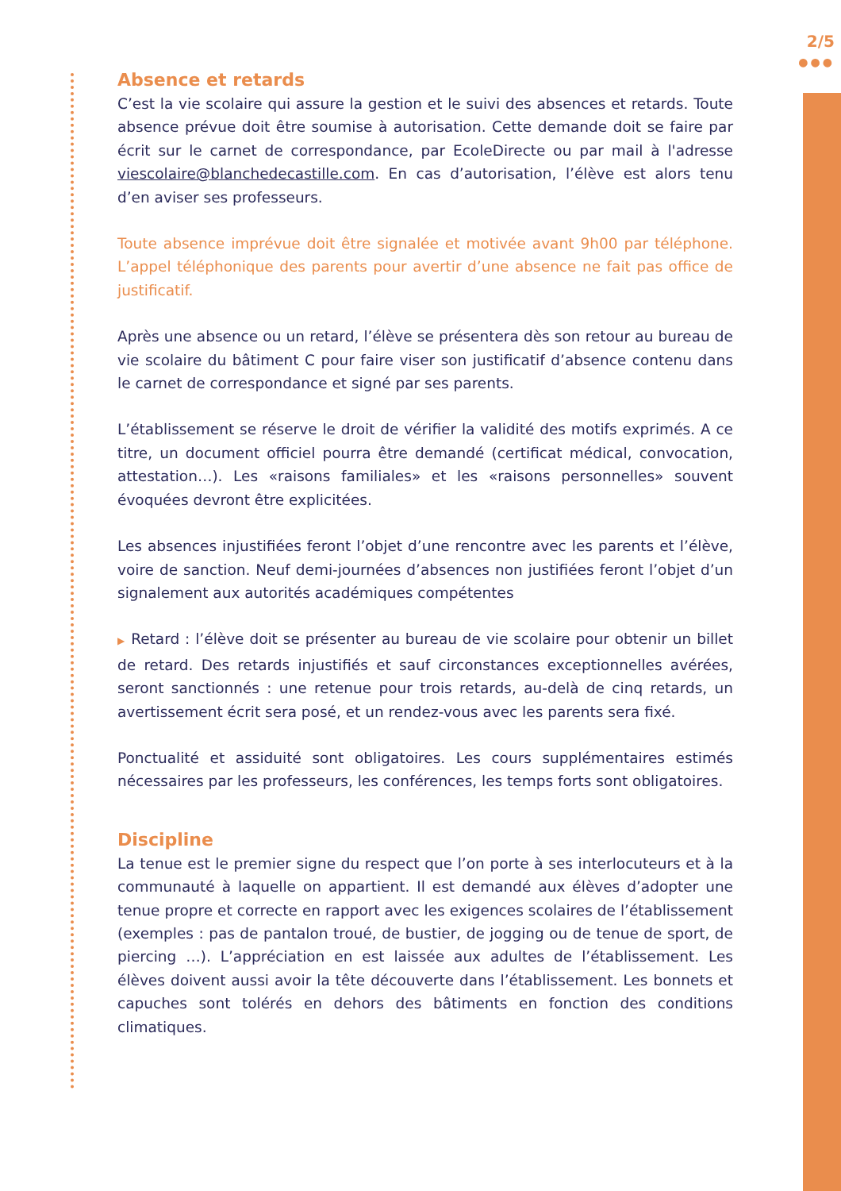2/5
●●●
Absence et retards
C’est la vie scolaire qui assure la gestion et le suivi des absences et retards. Toute absence prévue doit être soumise à autorisation. Cette demande doit se faire par écrit sur le carnet de correspondance, par EcoleDirecte ou par mail à l'adresse viescolaire@blanchedecastille.com. En cas d’autorisation, l’élève est alors tenu d’en aviser ses professeurs.
Toute absence imprévue doit être signalée et motivée avant 9h00 par téléphone. L’appel téléphonique des parents pour avertir d’une absence ne fait pas office de justificatif.
Après une absence ou un retard, l’élève se présentera dès son retour au bureau de vie scolaire du bâtiment C pour faire viser son justificatif d’absence contenu dans le carnet de correspondance et signé par ses parents.
L’établissement se réserve le droit de vérifier la validité des motifs exprimés. A ce titre, un document officiel pourra être demandé (certificat médical, convocation, attestation…). Les «raisons familiales» et les «raisons personnelles» souvent évoquées devront être explicitées.
Les absences injustifiées feront l’objet d’une rencontre avec les parents et l’élève, voire de sanction. Neuf demi-journées d’absences non justifiées feront l’objet d’un signalement aux autorités académiques compétentes
▶ Retard : l’élève doit se présenter au bureau de vie scolaire pour obtenir un billet de retard. Des retards injustifiés et sauf circonstances exceptionnelles avérées, seront sanctionnés : une retenue pour trois retards, au-delà de cinq retards, un avertissement écrit sera posé, et un rendez-vous avec les parents sera fixé.
Ponctualité et assiduité sont obligatoires. Les cours supplémentaires estimés nécessaires par les professeurs, les conférences, les temps forts sont obligatoires.
Discipline
La tenue est le premier signe du respect que l’on porte à ses interlocuteurs et à la communauté à laquelle on appartient. Il est demandé aux élèves d’adopter une tenue propre et correcte en rapport avec les exigences scolaires de l’établissement (exemples : pas de pantalon troué, de bustier, de jogging ou de tenue de sport, de piercing …). L’appréciation en est laissée aux adultes de l’établissement. Les élèves doivent aussi avoir la tête découverte dans l’établissement. Les bonnets et capuches sont tolérés en dehors des bâtiments en fonction des conditions climatiques.